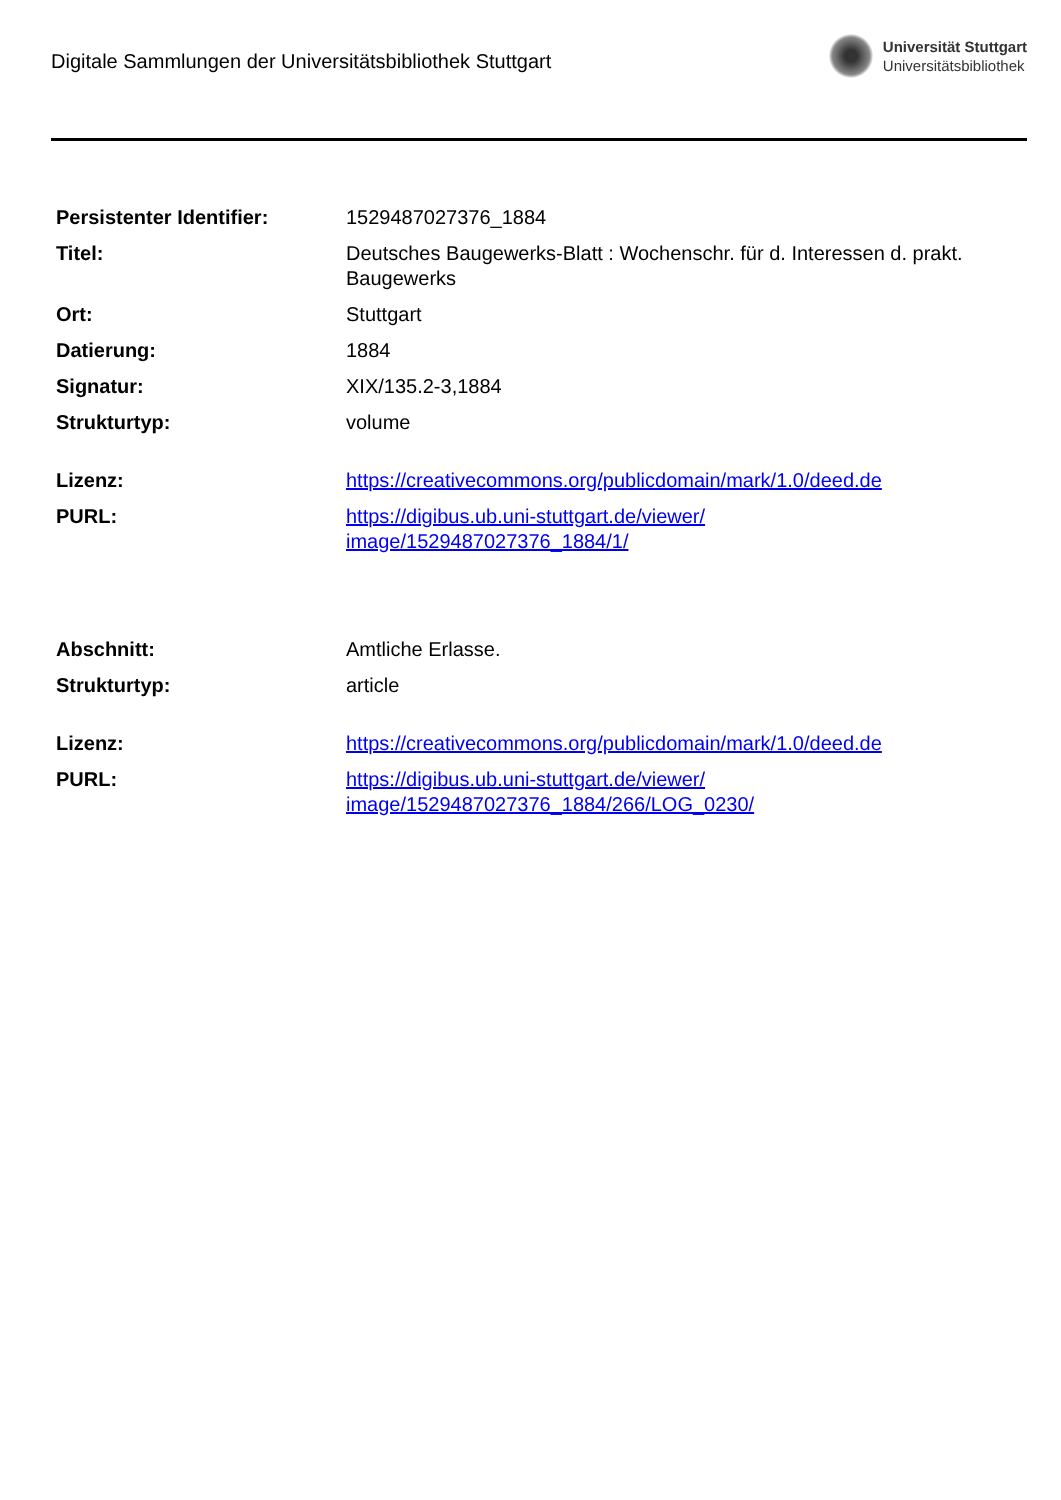Digitale Sammlungen der Universitätsbibliothek Stuttgart
Universität Stuttgart
Universitätsbibliothek
| Persistenter Identifier: | 1529487027376_1884 |
| Titel: | Deutsches Baugewerks-Blatt : Wochenschr. für d. Interessen d. prakt. Baugewerks |
| Ort: | Stuttgart |
| Datierung: | 1884 |
| Signatur: | XIX/135.2-3,1884 |
| Strukturtyp: | volume |
| Lizenz: | https://creativecommons.org/publicdomain/mark/1.0/deed.de |
| PURL: | https://digibus.ub.uni-stuttgart.de/viewer/ image/1529487027376_1884/1/ |
| Abschnitt: | Amtliche Erlasse. |
| Strukturtyp: | article |
| Lizenz: | https://creativecommons.org/publicdomain/mark/1.0/deed.de |
| PURL: | https://digibus.ub.uni-stuttgart.de/viewer/ image/1529487027376_1884/266/LOG_0230/ |